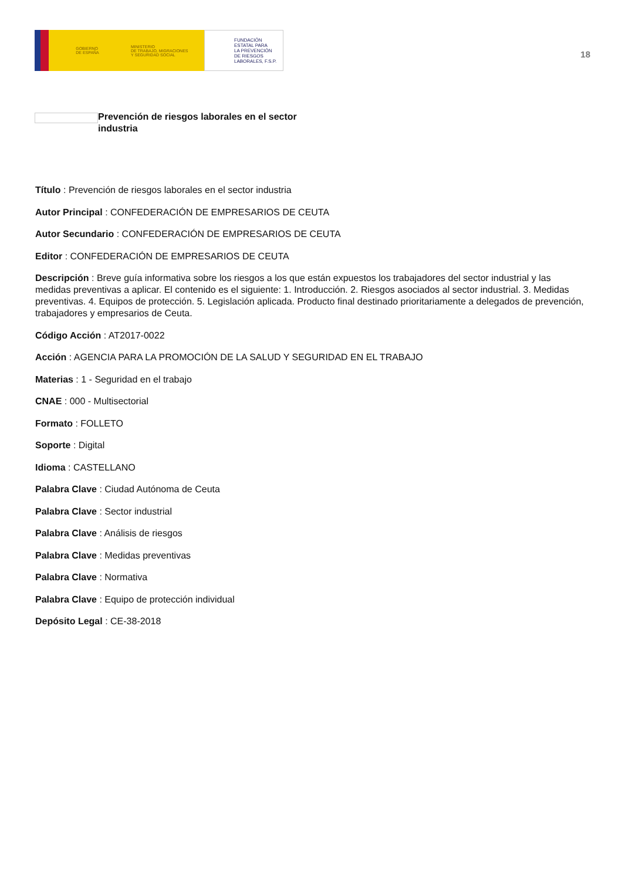GOBIERNO
DE ESPAÑA
MINISTERIO
DE TRABAJO, MIGRACIONES
Y SEGURIDAD SOCIAL
FUNDACIÓN
ESTATAL PARA
LA PREVENCIÓN
DE RIESGOS
LABORALES, F.S.P.
18
Prevención de riesgos laborales en el sector industria
Título : Prevención de riesgos laborales en el sector industria
Autor Principal : CONFEDERACIÓN DE EMPRESARIOS DE CEUTA
Autor Secundario : CONFEDERACIÓN DE EMPRESARIOS DE CEUTA
Editor : CONFEDERACIÓN DE EMPRESARIOS DE CEUTA
Descripción : Breve guía informativa sobre los riesgos a los que están expuestos los trabajadores del sector industrial y las medidas preventivas a aplicar. El contenido es el siguiente: 1. Introducción. 2. Riesgos asociados al sector industrial. 3. Medidas preventivas. 4. Equipos de protección. 5. Legislación aplicada. Producto final destinado prioritariamente a delegados de prevención, trabajadores y empresarios de Ceuta.
Código Acción : AT2017-0022
Acción : AGENCIA PARA LA PROMOCIÓN DE LA SALUD Y SEGURIDAD EN EL TRABAJO
Materias : 1 - Seguridad en el trabajo
CNAE : 000 - Multisectorial
Formato : FOLLETO
Soporte : Digital
Idioma : CASTELLANO
Palabra Clave : Ciudad Autónoma de Ceuta
Palabra Clave : Sector industrial
Palabra Clave : Análisis de riesgos
Palabra Clave : Medidas preventivas
Palabra Clave : Normativa
Palabra Clave : Equipo de protección individual
Depósito Legal : CE-38-2018